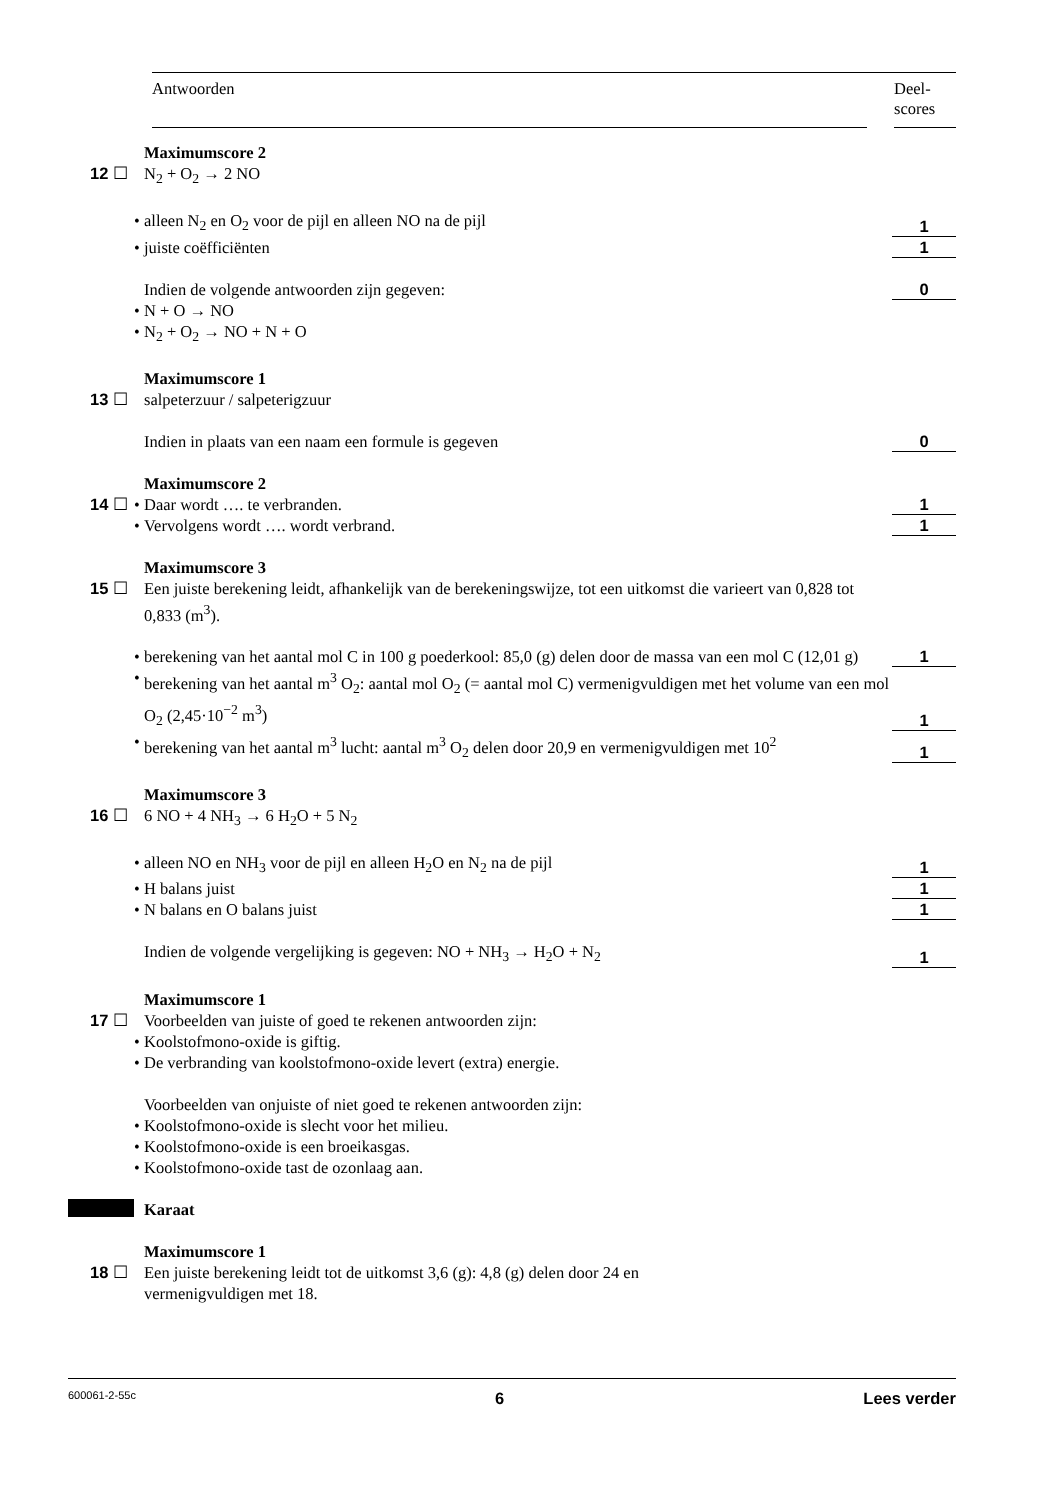Antwoorden Deel-
scores
Maximumscore 2
12 ☐ N<sub>2</sub> + O<sub>2</sub> → 2 NO
• alleen N<sub>2</sub> en O<sub>2</sub> voor de pijl en alleen NO na de pijl
1
• juiste coëfficiënten
1
Indien de volgende antwoorden zijn gegeven:
0
• N + O → NO
• N<sub>2</sub> + O<sub>2</sub> → NO + N + O
Maximumscore 1
13 ☐ salpeterzuur / salpeterigzuur
Indien in plaats van een naam een formule is gegeven
0
Maximumscore 2
14 ☐ • Daar wordt …. te verbranden.
1
• Vervolgens wordt …. wordt verbrand.
1
Maximumscore 3
15 ☐ Een juiste berekening leidt, afhankelijk van de berekeningswijze, tot een uitkomst die varieert van 0,828 tot 0,833 (m<sup>3</sup>).
• berekening van het aantal mol C in 100 g poederkool: 85,0 (g) delen door de massa van een mol C (12,01 g)
1
• berekening van het aantal m<sup>3</sup> O<sub>2</sub>: aantal mol O<sub>2</sub> (= aantal mol C) vermenigvuldigen met het volume van een mol O<sub>2</sub> (2,45·10<sup>−2</sup> m<sup>3</sup>)
1
• berekening van het aantal m<sup>3</sup> lucht: aantal m<sup>3</sup> O<sub>2</sub> delen door 20,9 en vermenigvuldigen met 10<sup>2</sup>
1
Maximumscore 3
16 ☐ 6 NO + 4 NH<sub>3</sub> → 6 H<sub>2</sub>O + 5 N<sub>2</sub>
• alleen NO en NH<sub>3</sub> voor de pijl en alleen H<sub>2</sub>O en N<sub>2</sub> na de pijl
1
• H balans juist
1
• N balans en O balans juist
1
Indien de volgende vergelijking is gegeven: NO + NH<sub>3</sub> → H<sub>2</sub>O + N<sub>2</sub>
1
Maximumscore 1
17 ☐ Voorbeelden van juiste of goed te rekenen antwoorden zijn:
• Koolstofmono-oxide is giftig.
• De verbranding van koolstofmono-oxide levert (extra) energie.
Voorbeelden van onjuiste of niet goed te rekenen antwoorden zijn:
• Koolstofmono-oxide is slecht voor het milieu.
• Koolstofmono-oxide is een broeikasgas.
• Koolstofmono-oxide tast de ozonlaag aan.
Karaat
Maximumscore 1
18 ☐ Een juiste berekening leidt tot de uitkomst 3,6 (g): 4,8 (g) delen door 24 en
vermenigvuldigen met 18.
600061-2-55c 6 Lees verder